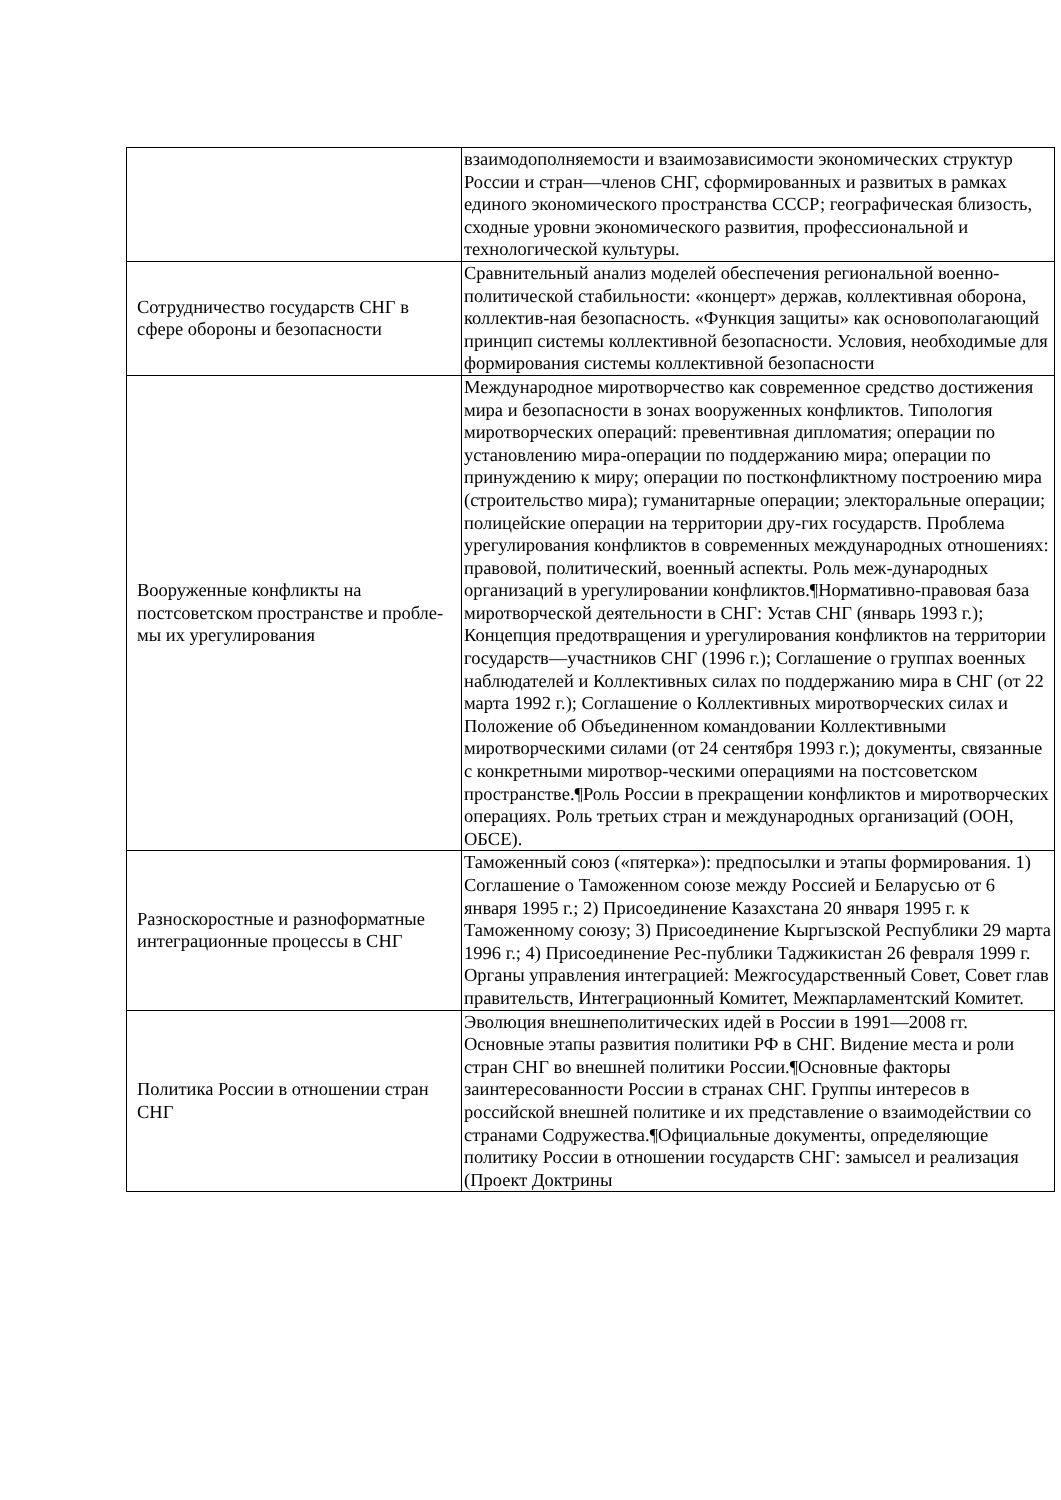| | взаимодополняемости и взаимозависимости экономических структур России и стран—членов СНГ, сформированных и развитых в рамках единого экономического пространства СССР; географическая близость, сходные уровни экономического развития, профессиональной и технологической культуры. |
| Сотрудничество государств СНГ в сфере обороны и безопасности | Сравнительный анализ моделей обеспечения региональной военно-политической стабильности: «концерт» держав, коллективная оборона, коллектив-ная безопасность. «Функция защиты» как основополагающий принцип системы коллективной безопасности. Условия, необходимые для формирования системы коллективной безопасности |
| Вооруженные конфликты на постсоветском пространстве и пробле-мы их урегулирования | Международное миротворчество как современное средство достижения мира и безопасности в зонах вооруженных конфликтов. Типология миротворческих операций: превентивная дипломатия; операции по установлению мира-операции по поддержанию мира; операции по принуждению к миру; операции по постконфликтному построению мира (строительство мира); гуманитарные операции; электоральные операции; полицейские операции на территории дру-гих государств. Проблема урегулирования конфликтов в современных международных отношениях: правовой, политический, военный аспекты. Роль меж-дународных организаций в урегулировании конфликтов.¶Нормативно-правовая база миротворческой деятельности в СНГ: Устав СНГ (январь 1993 г.); Концепция предотвращения и урегулирования конфликтов на территории государств—участников СНГ (1996 г.); Соглашение о группах военных наблюдателей и Коллективных силах по поддержанию мира в СНГ (от 22 марта 1992 г.); Соглашение о Коллективных миротворческих силах и Положение об Объединенном командовании Коллективными миротворческими силами (от 24 сентября 1993 г.); документы, связанные с конкретными миротвор-ческими операциями на постсоветском пространстве.¶Роль России в прекращении конфликтов и миротворческих операциях. Роль третьих стран и международных организаций (ООН, ОБСЕ). |
| Разноскоростные и разноформатные интеграционные процессы в СНГ | Таможенный союз («пятерка»): предпосылки и этапы формирования. 1) Соглашение о Таможенном союзе между Россией и Беларусью от 6 января 1995 г.; 2) Присоединение Казахстана 20 января 1995 г. к Таможенному союзу; 3) Присоединение Кыргызской Республики 29 марта 1996 г.; 4) Присоединение Рес-публики Таджикистан 26 февраля 1999 г. Органы управления интеграцией: Межгосударственный Совет, Совет глав правительств, Интеграционный Комитет, Межпарламентский Комитет. |
| Политика России в отношении стран СНГ | Эволюция внешнеполитических идей в России в 1991—2008 гг. Основные этапы развития политики РФ в СНГ. Видение места и роли стран СНГ во внешней политики России.¶Основные факторы заинтересованности России в странах СНГ. Группы интересов в российской внешней политике и их представление о взаимодействии со странами Содружества.¶Официальные документы, определяющие политику России в отношении государств СНГ: замысел и реализация (Проект Доктрины |